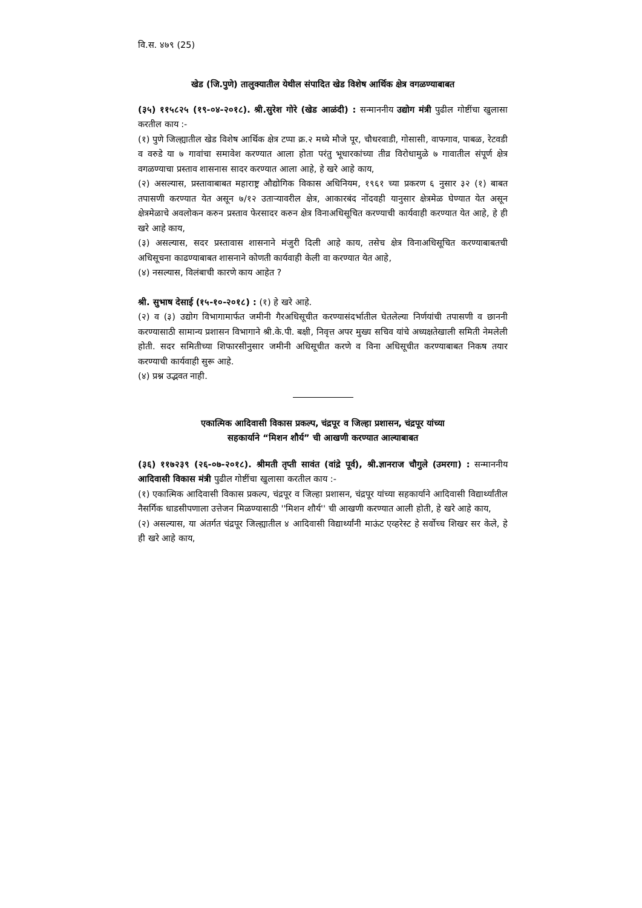वि.स. ४७९ (25)
खेड (जि.पुणे) तालुक्यातील येथील संपादित खेड विशेष आर्थिक क्षेत्र वगळण्याबाबत
(३५) ११५८२५ (१९-०४-२०१८). श्री.सुरेश गोरे (खेड आळंदी) : सन्माननीय उद्योग मंत्री पुढील गोष्टींचा खुलासा करतील काय :-
(१) पुणे जिल्ह्यातील खेड विशेष आर्थिक क्षेत्र टप्पा क्र.२ मध्ये मौजे पूर, चौधरवाडी, गोसासी, वाफगाव, पाबळ, रेटवडी व वरुडे या ७ गावांचा समावेश करण्यात आला होता परंतु भूधारकांच्या तीव्र विरोधामुळे ७ गावातील संपूर्ण क्षेत्र वगळण्याचा प्रस्ताव शासनास सादर करण्यात आला आहे, हे खरे आहे काय,
(२) असल्यास, प्रस्तावाबाबत महाराष्ट्र औद्योगिक विकास अधिनियम, १९६१ च्या प्रकरण ६ नुसार ३२ (१) बाबत तपासणी करण्यात येत असून ७/१२ उताऱ्यावरील क्षेत्र, आकारबंद नोंदवही यानुसार क्षेत्रमेळ घेण्यात येत असून क्षेत्रमेळाचे अवलोकन करुन प्रस्ताव फेरसादर करुन क्षेत्र विनाअधिसूचित करण्याची कार्यवाही करण्यात येत आहे, हे ही खरे आहे काय,
(३) असल्यास, सदर प्रस्तावास शासनाने मंजुरी दिली आहे काय, तसेच क्षेत्र विनाअधिसूचित करण्याबाबतची अधिसूचना काढण्याबाबत शासनाने कोणती कार्यवाही केली वा करण्यात येत आहे,
(४) नसल्यास, विलंबाची कारणे काय आहेत ?
श्री. सुभाष देसाई (१५-१०-२०१८) : (१) हे खरे आहे.
(२) व (३) उद्योग विभागामार्फत जमीनी गैरअधिसूचीत करण्यासंदर्भातील घेतलेल्या निर्णयांची तपासणी व छाननी करण्यासाठी सामान्य प्रशासन विभागाने श्री.के.पी. बक्षी, निवृत्त अपर मुख्य सचिव यांचे अध्यक्षतेखाली समिती नेमलेली होती. सदर समितीच्या शिफारसीनुसार जमीनी अधिसूचीत करणे व विना अधिसूचीत करण्याबाबत निकष तयार करण्याची कार्यवाही सुरू आहे.
(४) प्रश्न उद्भवत नाही.
एकात्मिक आदिवासी विकास प्रकल्प, चंद्रपूर व जिल्हा प्रशासन, चंद्रपूर यांच्या
सहकार्याने “मिशन शौर्य” ची आखणी करण्यात आल्याबाबत
(३६) ११७२३९ (२६-०७-२०१८). श्रीमती तृप्ती सावंत (वांद्रे पूर्व), श्री.ज्ञानराज चौगुले (उमरगा) : सन्माननीय आदिवासी विकास मंत्री पुढील गोष्टींचा खुलासा करतील काय :-
(१) एकात्मिक आदिवासी विकास प्रकल्प, चंद्रपूर व जिल्हा प्रशासन, चंद्रपूर यांच्या सहकार्याने आदिवासी विद्यार्थ्यांतील नैसर्गिक धाडसीपणाला उत्तेजन मिळण्यासाठी ''मिशन शौर्य'' ची आखणी करण्यात आली होती, हे खरे आहे काय,
(२) असल्यास, या अंतर्गत चंद्रपूर जिल्ह्यातील ४ आदिवासी विद्यार्थ्यांनी माऊंट एव्हरेस्ट हे सर्वोच्च शिखर सर केले, हे ही खरे आहे काय,